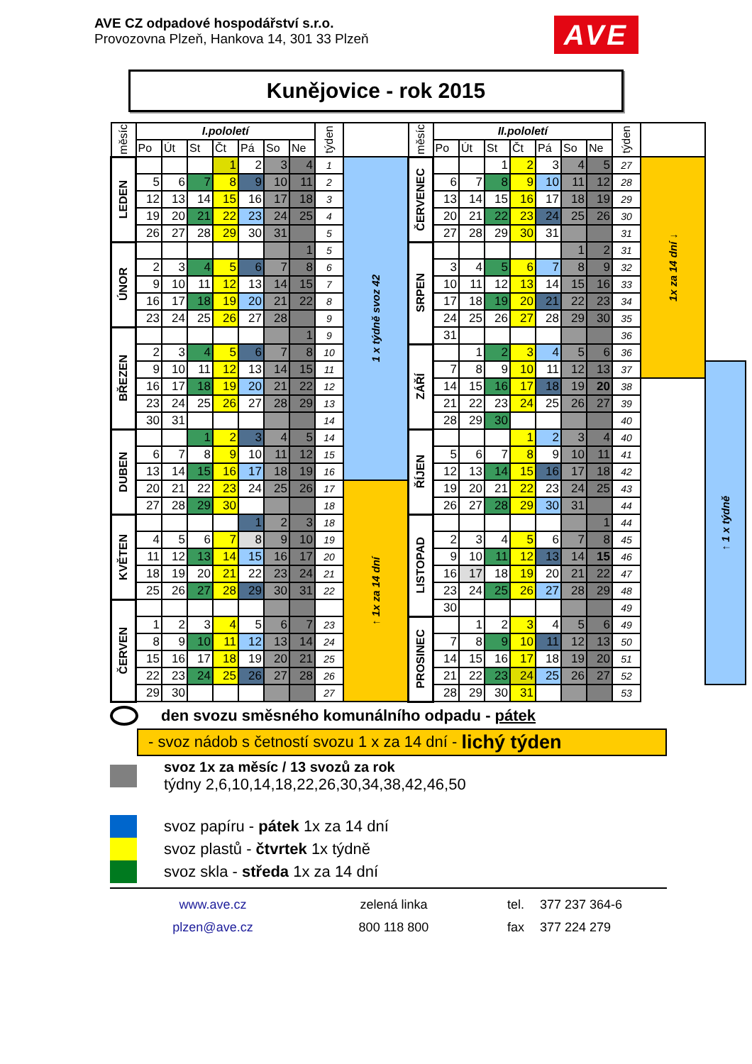AVE CZ odpadové hospodářství s.r.o.
Provozovna Plzeň, Hankova 14, 301 33 Plzeň
AVE
Kunějovice - rok 2015
| měsíc | I.pololetí | | | | | | | týden | | měsíc | II.pololetí | | | | | | | týden | | |
| --- | --- | --- | --- | --- | --- | --- | --- | --- | --- | --- | --- | --- | --- | --- | --- | --- | --- | --- | --- | --- |
| | Po | Út | St | Čt | Pá | So | Ne | | | | Po | Út | St | Čt | Pá | So | Ne | | | |
| LEDEN | | | | 1 | 2 | 3 | 4 | 1 | 1 x týdně svoz 42 | ČERVENEC | | | 1 | 2 | 3 | 4 | 5 | 27 | 1x za 14 dní ↓ | |
| | 5 | 6 | 7 | 8 | 9 | 10 | 11 | 2 | | | 6 | 7 | 8 | 9 | 10 | 11 | 12 | 28 | | |
| | 12 | 13 | 14 | 15 | 16 | 17 | 18 | 3 | | | 13 | 14 | 15 | 16 | 17 | 18 | 19 | 29 | | |
| | 19 | 20 | 21 | 22 | 23 | 24 | 25 | 4 | | | 20 | 21 | 22 | 23 | 24 | 25 | 26 | 30 | | |
| | 26 | 27 | 28 | 29 | 30 | 31 | | 5 | | | 27 | 28 | 29 | 30 | 31 | | | 31 | | |
| ÚNOR | | | | | | | 1 | 5 | | SRPEN | | | | | | 1 | 2 | 31 | | |
| | 2 | 3 | 4 | 5 | 6 | 7 | 8 | 6 | | | 3 | 4 | 5 | 6 | 7 | 8 | 9 | 32 | | |
| | 9 | 10 | 11 | 12 | 13 | 14 | 15 | 7 | | | 10 | 11 | 12 | 13 | 14 | 15 | 16 | 33 | | |
| | 16 | 17 | 18 | 19 | 20 | 21 | 22 | 8 | | | 17 | 18 | 19 | 20 | 21 | 22 | 23 | 34 | | |
| | 23 | 24 | 25 | 26 | 27 | 28 | | 9 | | | 24 | 25 | 26 | 27 | 28 | 29 | 30 | 35 | | |
| BŘEZEN | | | | | | | 1 | 9 | | | 31 | | | | | | | 36 | | |
| | 2 | 3 | 4 | 5 | 6 | 7 | 8 | 10 | | ZÁŘÍ | | 1 | 2 | 3 | 4 | 5 | 6 | 36 | | |
| | 9 | 10 | 11 | 12 | 13 | 14 | 15 | 11 | | | 7 | 8 | 9 | 10 | 11 | 12 | 13 | 37 | | ↑ 1 x týdně |
| | 16 | 17 | 18 | 19 | 20 | 21 | 22 | 12 | | | 14 | 15 | 16 | 17 | 18 | 19 | 20 | 38 | | |
| | 23 | 24 | 25 | 26 | 27 | 28 | 29 | 13 | | | 21 | 22 | 23 | 24 | 25 | 26 | 27 | 39 | | |
| | 30 | 31 | | | | | | 14 | | | 28 | 29 | 30 | | | | | 40 | | |
| DUBEN | | | 1 | 2 | 3 | 4 | 5 | 14 | | ŘÍJEN | | | | 1 | 2 | 3 | 4 | 40 | | |
| | 6 | 7 | 8 | 9 | 10 | 11 | 12 | 15 | | | 5 | 6 | 7 | 8 | 9 | 10 | 11 | 41 | | |
| | 13 | 14 | 15 | 16 | 17 | 18 | 19 | 16 | | | 12 | 13 | 14 | 15 | 16 | 17 | 18 | 42 | | |
| | 20 | 21 | 22 | 23 | 24 | 25 | 26 | 17 | ↑ 1x za 14 dní | | 19 | 20 | 21 | 22 | 23 | 24 | 25 | 43 | | |
| | 27 | 28 | 29 | 30 | | | | 18 | | | 26 | 27 | 28 | 29 | 30 | 31 | | 44 | | |
| KVĚTEN | | | | | 1 | 2 | 3 | 18 | | LISTOPAD | | | | | | | 1 | 44 | | |
| | 4 | 5 | 6 | 7 | 8 | 9 | 10 | 19 | | | 2 | 3 | 4 | 5 | 6 | 7 | 8 | 45 | | |
| | 11 | 12 | 13 | 14 | 15 | 16 | 17 | 20 | | | 9 | 10 | 11 | 12 | 13 | 14 | 15 | 46 | | |
| | 18 | 19 | 20 | 21 | 22 | 23 | 24 | 21 | | | 16 | 17 | 18 | 19 | 20 | 21 | 22 | 47 | | |
| | 25 | 26 | 27 | 28 | 29 | 30 | 31 | 22 | | | 23 | 24 | 25 | 26 | 27 | 28 | 29 | 48 | | |
| ČERVEN | | | | | | | | | | | 30 | | | | | | | 49 | | |
| | 1 | 2 | 3 | 4 | 5 | 6 | 7 | 23 | | PROSINEC | | 1 | 2 | 3 | 4 | 5 | 6 | 49 | | |
| | 8 | 9 | 10 | 11 | 12 | 13 | 14 | 24 | | | 7 | 8 | 9 | 10 | 11 | 12 | 13 | 50 | | |
| | 15 | 16 | 17 | 18 | 19 | 20 | 21 | 25 | | | 14 | 15 | 16 | 17 | 18 | 19 | 20 | 51 | | |
| | 22 | 23 | 24 | 25 | 26 | 27 | 28 | 26 | | | 21 | 22 | 23 | 24 | 25 | 26 | 27 | 52 | | |
| | 29 | 30 | | | | | | 27 | | | 28 | 29 | 30 | 31 | | | | 53 | | |
den svozu směsného komunálního odpadu - pátek
- svoz nádob s četností svozu 1 x za 14 dní - lichý týden
svoz 1x za měsíc / 13 svozů za rok
týdny 2,6,10,14,18,22,26,30,34,38,42,46,50
svoz papíru - pátek 1x za 14 dní
svoz plastů - čtvrtek 1x týdně
svoz skla - středa 1x za 14 dní
www.ave.cz
plzen@ave.cz
zelená linka
800 118 800
tel.
fax
377 237 364-6
377 224 279